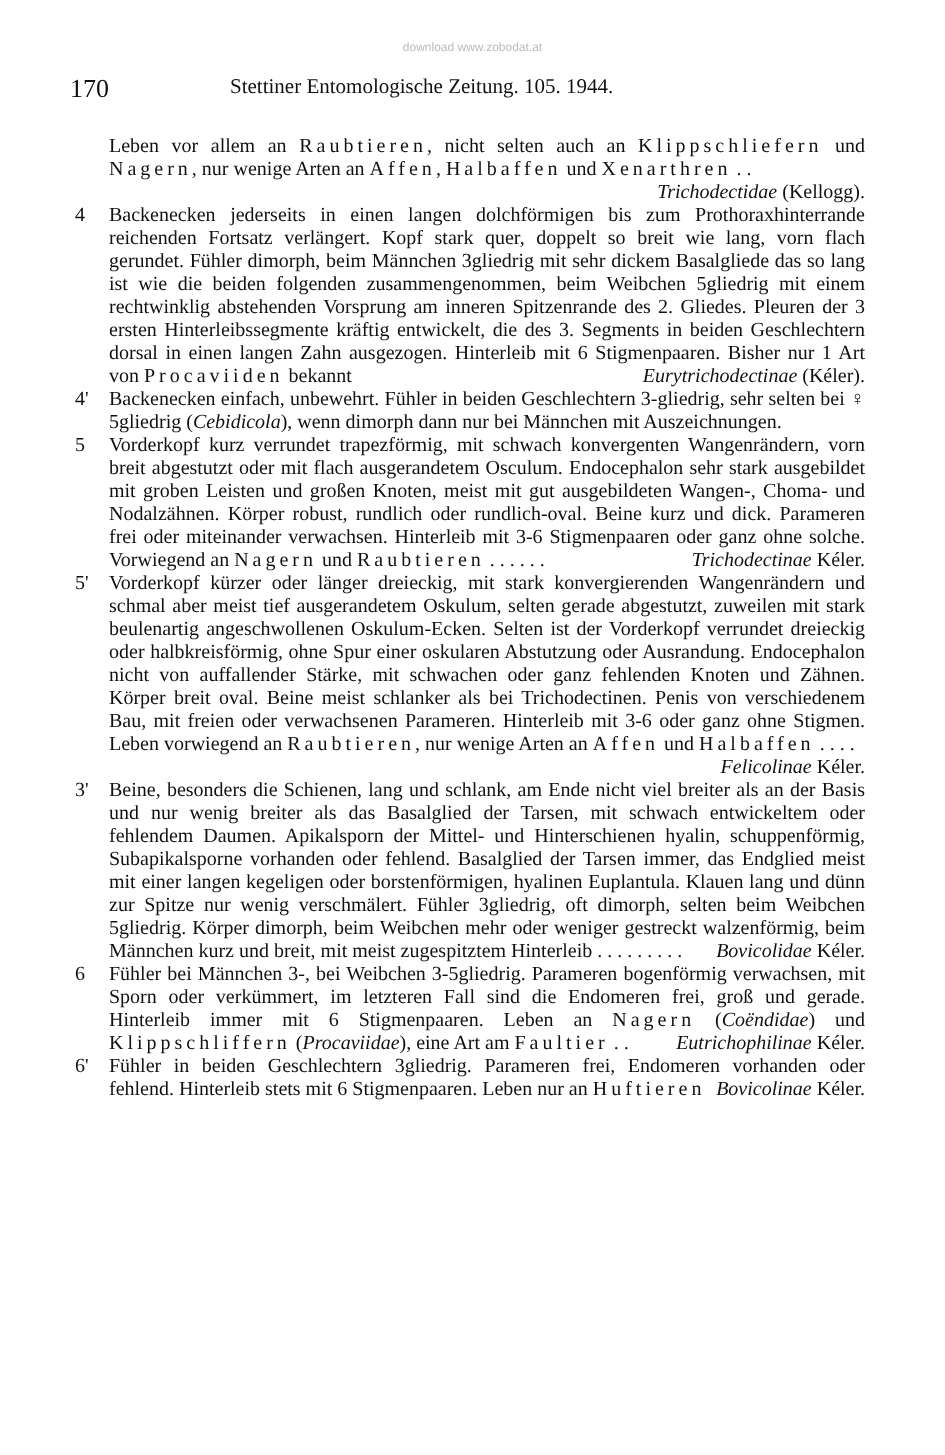download www.zobodat.at
170 Stettiner Entomologische Zeitung. 105. 1944.
Leben vor allem an Raubtieren, nicht selten auch an Klippschliefern und Nagern, nur wenige Arten an Affen, Halbaffen und Xenarthren . . Trichodectidae (Kellogg).
4 Backenecken jederseits in einen langen dolchförmigen bis zum Prothoraxhinterrande reichenden Fortsatz verlängert. Kopf stark quer, doppelt so breit wie lang, vorn flach gerundet. Fühler dimorph, beim Männchen 3gliedrig mit sehr dickem Basalgliede das so lang ist wie die beiden folgenden zusammengenommen, beim Weibchen 5gliedrig mit einem rechtwinklig abstehenden Vorsprung am inneren Spitzenrande des 2. Gliedes. Pleuren der 3 ersten Hinterleibssegmente kräftig entwickelt, die des 3. Segments in beiden Geschlechtern dorsal in einen langen Zahn ausgezogen. Hinterleib mit 6 Stigmenpaaren. Bisher nur 1 Art von Procaviiden bekannt Eurytrichodectinae (Kéler).
4' Backenecken einfach, unbewehrt. Fühler in beiden Geschlechtern 3-gliedrig, sehr selten bei ♀ 5gliedrig (Cebidicola), wenn dimorph dann nur bei Männchen mit Auszeichnungen.
5 Vorderkopf kurz verrundet trapezförmig, mit schwach konvergenten Wangenrändern, vorn breit abgestutzt oder mit flach ausgerandetem Osculum. Endocephalon sehr stark ausgebildet mit groben Leisten und großen Knoten, meist mit gut ausgebildeten Wangen-, Choma- und Nodalzähnen. Körper robust, rundlich oder rundlich-oval. Beine kurz und dick. Parameren frei oder miteinander verwachsen. Hinterleib mit 3-6 Stigmenpaaren oder ganz ohne solche. Vorwiegend an Nagern und Raubtieren . . . . . . Trichodectinae Kéler.
5' Vorderkopf kürzer oder länger dreieckig, mit stark konvergierenden Wangenrändern und schmal aber meist tief ausgerandetem Oskulum, selten gerade abgestutzt, zuweilen mit stark beulenartig angeschwollenen Oskulum-Ecken. Selten ist der Vorderkopf verrundet dreieckig oder halbkreisförmig, ohne Spur einer oskularen Abstutzung oder Ausrandung. Endocephalon nicht von auffallender Stärke, mit schwachen oder ganz fehlenden Knoten und Zähnen. Körper breit oval. Beine meist schlanker als bei Trichodectinen. Penis von verschiedenem Bau, mit freien oder verwachsenen Parameren. Hinterleib mit 3-6 oder ganz ohne Stigmen. Leben vorwiegend an Raubtieren, nur wenige Arten an Affen und Halbaffen . . . . Felicolinae Kéler.
3' Beine, besonders die Schienen, lang und schlank, am Ende nicht viel breiter als an der Basis und nur wenig breiter als das Basalglied der Tarsen, mit schwach entwickeltem oder fehlendem Daumen. Apikalsporn der Mittel- und Hinterschienen hyalin, schuppenförmig, Subapikalsporne vorhanden oder fehlend. Basalglied der Tarsen immer, das Endglied meist mit einer langen kegeligen oder borstenförmigen, hyalinen Euplantula. Klauen lang und dünn zur Spitze nur wenig verschmälert. Fühler 3gliedrig, oft dimorph, selten beim Weibchen 5gliedrig. Körper dimorph, beim Weibchen mehr oder weniger gestreckt walzenförmig, beim Männchen kurz und breit, mit meist zugespitztem Hinterleib . . . . . . . . . Bovicolidae Kéler.
6 Fühler bei Männchen 3-, bei Weibchen 3-5gliedrig. Parameren bogenförmig verwachsen, mit Sporn oder verkümmert, im letzteren Fall sind die Endomeren frei, groß und gerade. Hinterleib immer mit 6 Stigmenpaaren. Leben an Nagern (Coëndidae) und Klippschliffern (Procaviidae), eine Art am Faultier . . Eutrichophilinae Kéler.
6' Fühler in beiden Geschlechtern 3gliedrig. Parameren frei, Endomeren vorhanden oder fehlend. Hinterleib stets mit 6 Stigmenpaaren. Leben nur an Huftieren Bovicolinae Kéler.